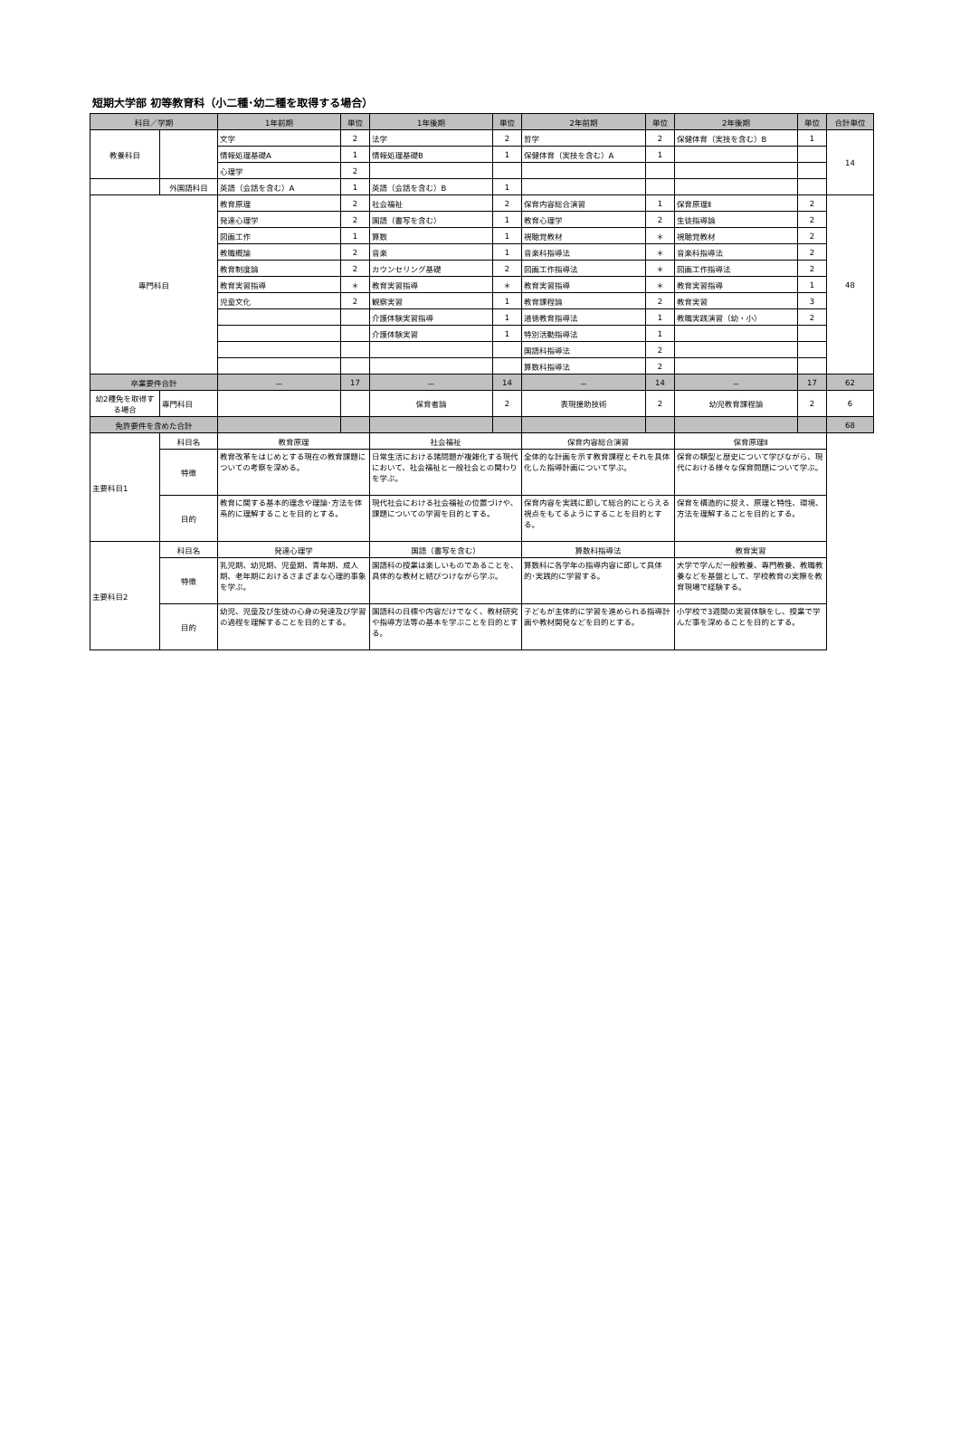短期大学部 初等教育科（小二種･幼二種を取得する場合）
| 科目／学期 | | 1年前期 | 単位 | 1年後期 | 単位 | 2年前期 | 単位 | 2年後期 | 単位 | 合計単位 |
| --- | --- | --- | --- | --- | --- | --- | --- | --- | --- | --- |
| 教養科目 | | 文学 | 2 | 法学 | 2 | 哲学 | 2 | 保健体育（実技を含む）B | 1 | 14 |
| | | 情報処理基礎A | 1 | 情報処理基礎B | 1 | 保健体育（実技を含む）A | 1 | | | |
| | | 心理学 | 2 | | | | | | | |
| | 外国語科目 | 英語（会話を含む）A | 1 | 英語（会話を含む）B | 1 | | | | | |
| 専門科目 | | 教育原理 | 2 | 社会福祉 | 2 | 保育内容総合演習 | 1 | 保育原理Ⅱ | 2 | 48 |
| | | 発達心理学 | 2 | 国語（書写を含む） | 1 | 教育心理学 | 2 | 生徒指導論 | 2 | |
| | | 図画工作 | 1 | 算数 | 1 | 視聴覚教材 | ＊ | 視聴覚教材 | 2 | |
| | | 教職概論 | 2 | 音楽 | 1 | 音楽科指導法 | ＊ | 音楽科指導法 | 2 | |
| | | 教育制度論 | 2 | カウンセリング基礎 | 2 | 図画工作指導法 | ＊ | 図画工作指導法 | 2 | |
| | | 教育実習指導 | ＊ | 教育実習指導 | ＊ | 教育実習指導 | ＊ | 教育実習指導 | 1 | |
| | | 児童文化 | 2 | 観察実習 | 1 | 教育課程論 | 2 | 教育実習 | 3 | |
| | | | | 介護体験実習指導 | 1 | 道徳教育指導法 | 1 | 教職実践演習（幼・小） | 2 | |
| | | | | 介護体験実習 | 1 | 特別活動指導法 | 1 | | | |
| | | | | | | 国語科指導法 | 2 | | | |
| | | | | | | 算数科指導法 | 2 | | | |
| 卒業要件合計 | | － | 17 | － | 14 | － | 14 | － | 17 | 62 |
| 幼2種免を取得する場合 | 専門科目 | | | 保育者論 | 2 | 表現援助技術 | 2 | 幼児教育課程論 | 2 | 6 |
| 免許要件を含めた合計 | | | | | | | | | | 68 |
| 主要科目1 | 科目名 | 教育原理 | | 社会福祉 | | 保育内容総合演習 | | 保育原理Ⅱ | | |
| | 特徴 | 教育改革をはじめとする現在の教育課題についての考察を深める。 | | 日常生活における諸問題が複雑化する現代において、社会福祉と一般社会との関わりを学ぶ。 | | 全体的な計画を示す教育課程とそれを具体化した指導計画について学ぶ。 | | 保育の類型と歴史について学びながら、現代における様々な保育問題について学ぶ。 | | |
| | 目的 | 教育に関する基本的理念や理論･方法を体系的に理解することを目的とする。 | | 現代社会における社会福祉の位置づけや、課題についての学習を目的とする。 | | 保育内容を実践に即して総合的にとらえる視点をもてるようにすることを目的とする。 | | 保育を構造的に捉え、原理と特性、環境、方法を理解することを目的とする。 | | |
| 主要科目2 | 科目名 | 発達心理学 | | 国語（書写を含む） | | 算数科指導法 | | 教育実習 | | |
| | 特徴 | 乳児期、幼児期、児童期、青年期、成人期、老年期におけるさまざまな心理的事象を学ぶ。 | | 国語科の授業は楽しいものであることを、具体的な教材と結びつけながら学ぶ。 | | 算数科に各学年の指導内容に即して具体的･実践的に学習する。 | | 大学で学んだ一般教養、専門教養、教職教養などを基盤として、学校教育の実際を教育現場で経験する。 | | |
| | 目的 | 幼児、児童及び生徒の心身の発達及び学習の過程を理解することを目的とする。 | | 国語科の目標や内容だけでなく、教材研究や指導方法等の基本を学ぶことを目的とする。 | | 子どもが主体的に学習を進められる指導計画や教材開発などを目的とする。 | | 小学校で3週間の実習体験をし、授業で学んだ事を深めることを目的とする。 | | |